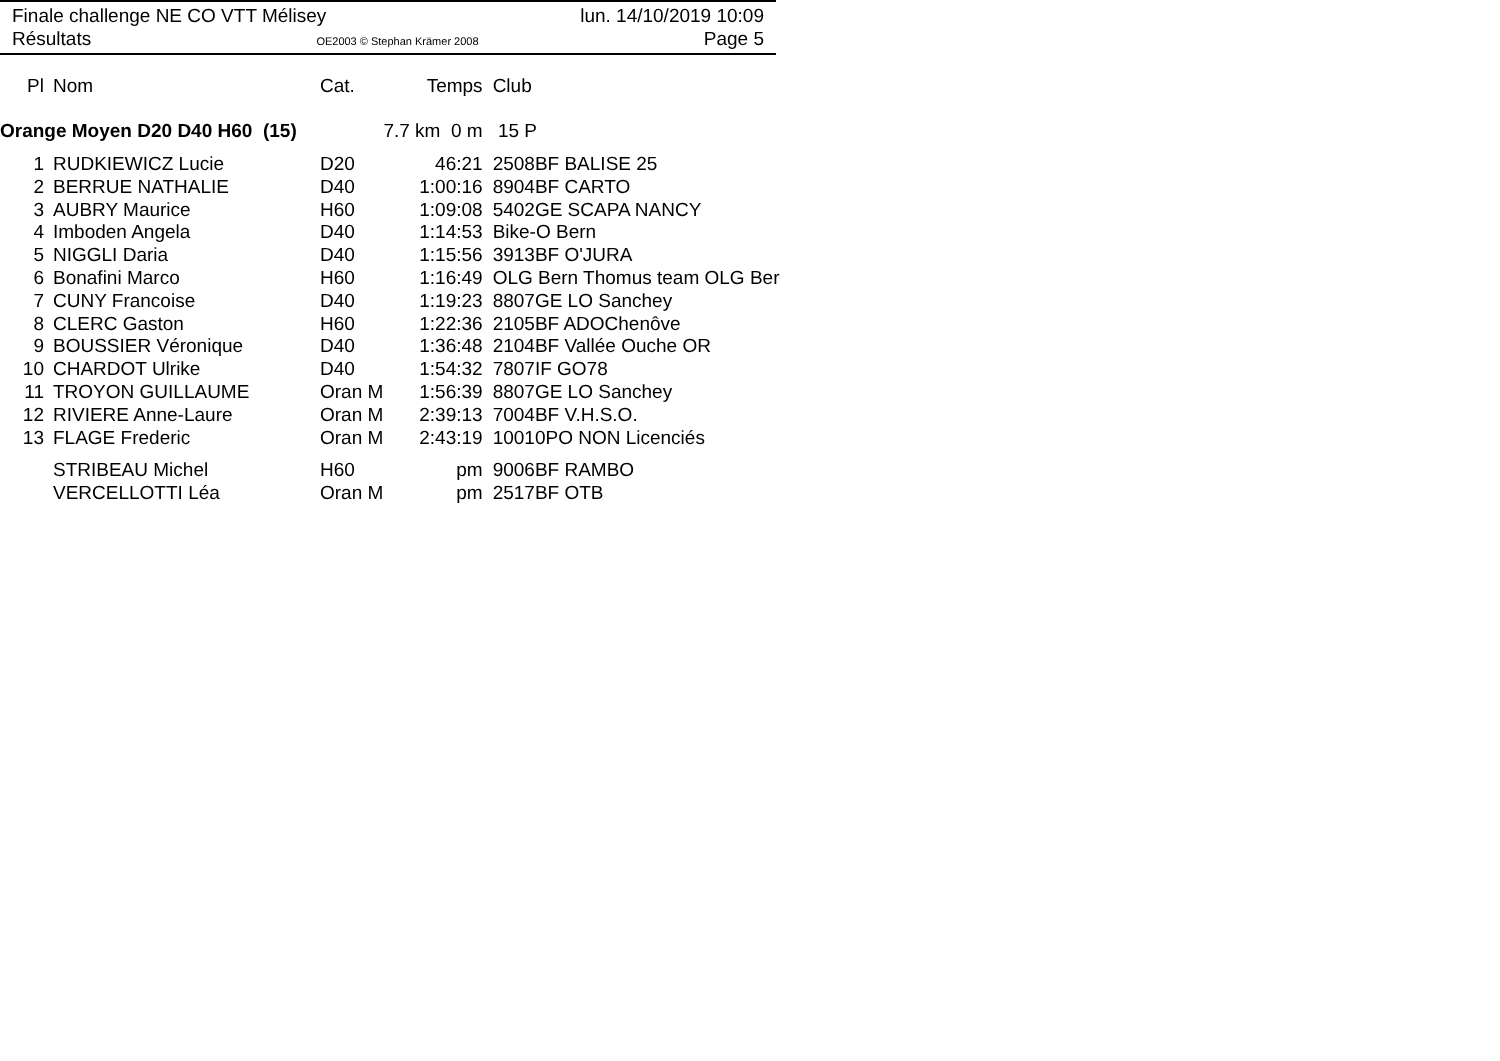Finale challenge NE CO VTT Mélisey lun. 14/10/2019 10:09
Résultats OE2003 © Stephan Krämer 2008 Page 5
| Pl | Nom | Cat. | Temps | Club |
| --- | --- | --- | --- | --- |
| Orange Moyen D20 D40 H60 (15) | | | 7.7 km 0 m | 15 P |
| 1 | RUDKIEWICZ Lucie | D20 | 46:21 | 2508BF BALISE 25 |
| 2 | BERRUE NATHALIE | D40 | 1:00:16 | 8904BF CARTO |
| 3 | AUBRY Maurice | H60 | 1:09:08 | 5402GE SCAPA NANCY |
| 4 | Imboden Angela | D40 | 1:14:53 | Bike-O Bern |
| 5 | NIGGLI Daria | D40 | 1:15:56 | 3913BF O'JURA |
| 6 | Bonafini Marco | H60 | 1:16:49 | OLG Bern Thomus team OLG Ber |
| 7 | CUNY Francoise | D40 | 1:19:23 | 8807GE LO Sanchey |
| 8 | CLERC Gaston | H60 | 1:22:36 | 2105BF ADOChenôve |
| 9 | BOUSSIER Véronique | D40 | 1:36:48 | 2104BF Vallée Ouche OR |
| 10 | CHARDOT Ulrike | D40 | 1:54:32 | 7807IF GO78 |
| 11 | TROYON GUILLAUME | Oran M | 1:56:39 | 8807GE LO Sanchey |
| 12 | RIVIERE Anne-Laure | Oran M | 2:39:13 | 7004BF V.H.S.O. |
| 13 | FLAGE Frederic | Oran M | 2:43:19 | 10010PO NON Licenciés |
| | STRIBEAU Michel | H60 | pm | 9006BF RAMBO |
| | VERCELLOTTI Léa | Oran M | pm | 2517BF OTB |